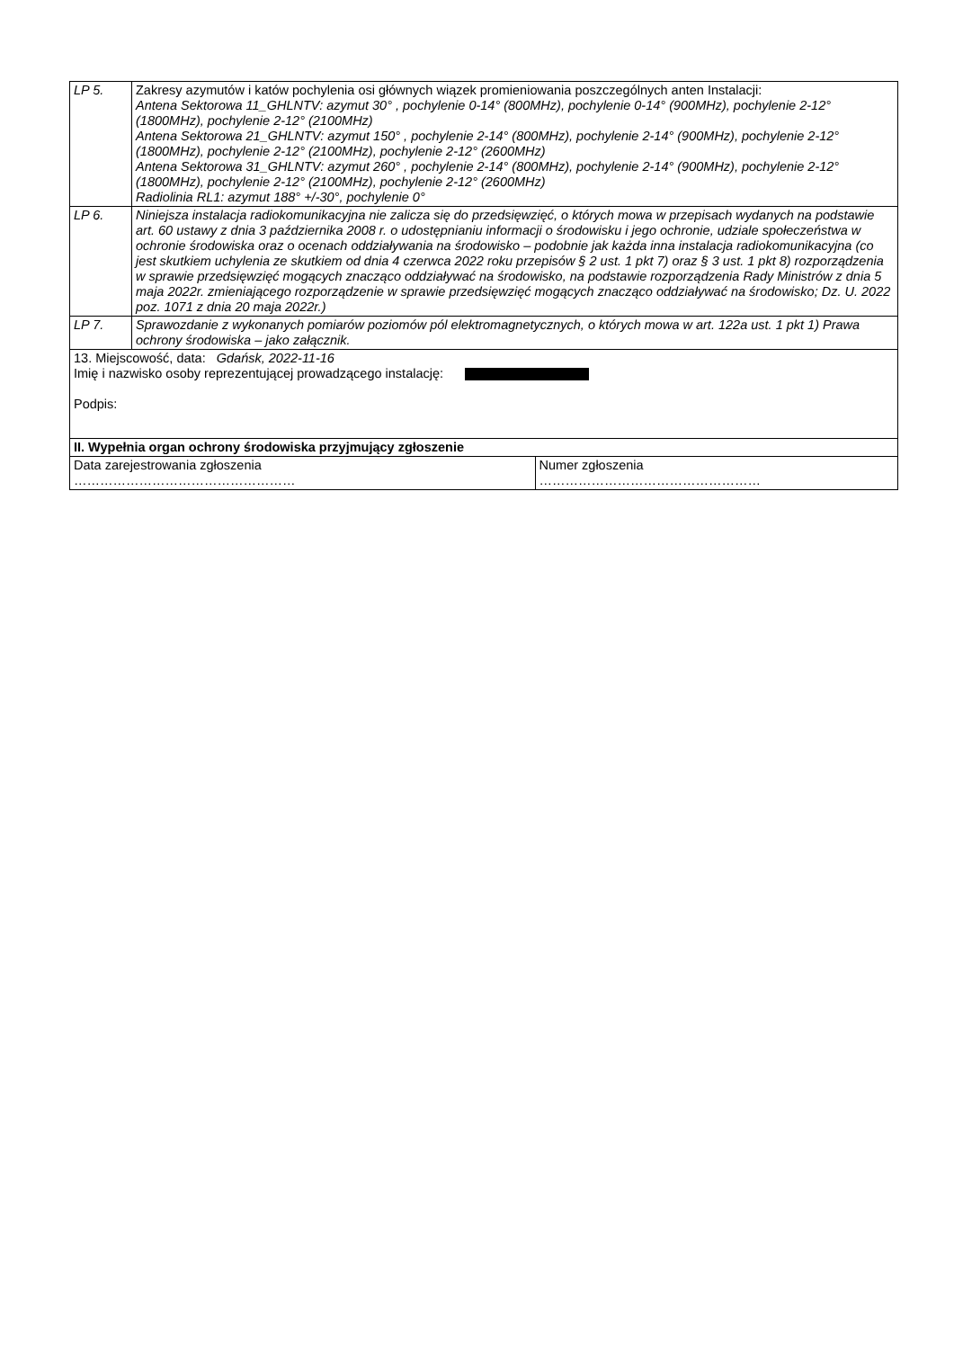| LP 5. | Zakresy azymutów i katów pochylenia osi głównych wiązek promieniowania poszczególnych anten Instalacji: Antena Sektorowa 11_GHLNTV: azymut 30° , pochylenie 0-14° (800MHz), pochylenie 0-14° (900MHz), pochylenie 2-12° (1800MHz), pochylenie 2-12° (2100MHz) Antena Sektorowa 21_GHLNTV: azymut 150° , pochylenie 2-14° (800MHz), pochylenie 2-14° (900MHz), pochylenie 2-12° (1800MHz), pochylenie 2-12° (2100MHz), pochylenie 2-12° (2600MHz) Antena Sektorowa 31_GHLNTV: azymut 260° , pochylenie 2-14° (800MHz), pochylenie 2-14° (900MHz), pochylenie 2-12° (1800MHz), pochylenie 2-12° (2100MHz), pochylenie 2-12° (2600MHz) Radiolinia RL1: azymut 188° +/-30°, pochylenie 0° | |
| LP 6. | Niniejsza instalacja radiokomunikacyjna nie zalicza się do przedsięwzięć, o których mowa w przepisach wydanych na podstawie art. 60 ustawy z dnia 3 października 2008 r. o udostępnianiu informacji o środowisku i jego ochronie, udziale społeczeństwa w ochronie środowiska oraz o ocenach oddziaływania na środowisko – podobnie jak każda inna instalacja radiokomunikacyjna (co jest skutkiem uchylenia ze skutkiem od dnia 4 czerwca 2022 roku przepisów § 2 ust. 1 pkt 7) oraz § 3 ust. 1 pkt 8) rozporządzenia w sprawie przedsięwzięć mogących znacząco oddziaływać na środowisko, na podstawie rozporządzenia Rady Ministrów z dnia 5 maja 2022r. zmieniającego rozporządzenie w sprawie przedsięwzięć mogących znacząco oddziaływać na środowisko; Dz. U. 2022 poz. 1071 z dnia 20 maja 2022r.) | |
| LP 7. | Sprawozdanie z wykonanych pomiarów poziomów pól elektromagnetycznych, o których mowa w art. 122a ust. 1 pkt 1) Prawa ochrony środowiska – jako załącznik. | |
| 13. Miejscowość, data: Gdańsk, 2022-11-16 Imię i nazwisko osoby reprezentującej prowadzącego instalację: Podpis: | | |
| II. Wypełnia organ ochrony środowiska przyjmujący zgłoszenie | | |
| Data zarejestrowania zgłoszenia …………………………………………… | | Numer zgłoszenia …………………………………………… |